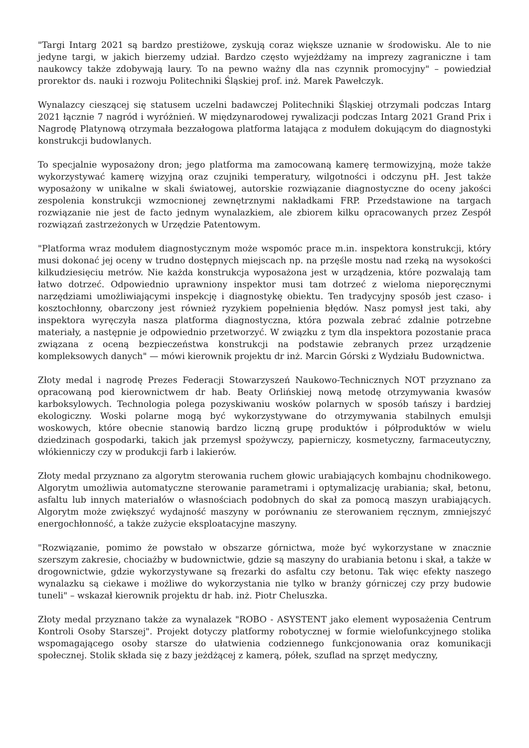"Targi Intarg 2021 są bardzo prestiżowe, zyskują coraz większe uznanie w środowisku. Ale to nie jedyne targi, w jakich bierzemy udział. Bardzo często wyjeżdżamy na imprezy zagraniczne i tam naukowcy także zdobywają laury. To na pewno ważny dla nas czynnik promocyjny" – powiedział prorektor ds. nauki i rozwoju Politechniki Śląskiej prof. inż. Marek Pawełczyk.
Wynalazcy cieszącej się statusem uczelni badawczej Politechniki Śląskiej otrzymali podczas Intarg 2021 łącznie 7 nagród i wyróżnień. W międzynarodowej rywalizacji podczas Intarg 2021 Grand Prix i Nagrodę Platynową otrzymała bezzałogowa platforma latająca z modułem dokującym do diagnostyki konstrukcji budowlanych.
To specjalnie wyposażony dron; jego platforma ma zamocowaną kamerę termowizyjną, może także wykorzystywać kamerę wizyjną oraz czujniki temperatury, wilgotności i odczynu pH. Jest także wyposażony w unikalne w skali światowej, autorskie rozwiązanie diagnostyczne do oceny jakości zespolenia konstrukcji wzmocnionej zewnętrznymi nakładkami FRP. Przedstawione na targach rozwiązanie nie jest de facto jednym wynalazkiem, ale zbiorem kilku opracowanych przez Zespół rozwiązań zastrzeżonych w Urzędzie Patentowym.
"Platforma wraz modułem diagnostycznym może wspomóc prace m.in. inspektora konstrukcji, który musi dokonać jej oceny w trudno dostępnych miejscach np. na przęśle mostu nad rzeką na wysokości kilkudziesięciu metrów. Nie każda konstrukcja wyposażona jest w urządzenia, które pozwalają tam łatwo dotrzeć. Odpowiednio uprawniony inspektor musi tam dotrzeć z wieloma nieporęcznymi narzędziami umożliwiającymi inspekcję i diagnostykę obiektu. Ten tradycyjny sposób jest czaso- i kosztochłonny, obarczony jest również ryzykiem popełnienia błędów. Nasz pomysł jest taki, aby inspektora wyręczyła nasza platforma diagnostyczna, która pozwala zebrać zdalnie potrzebne materiały, a następnie je odpowiednio przetworzyć. W związku z tym dla inspektora pozostanie praca związana z oceną bezpieczeństwa konstrukcji na podstawie zebranych przez urządzenie kompleksowych danych" — mówi kierownik projektu dr inż. Marcin Górski z Wydziału Budownictwa.
Złoty medal i nagrodę Prezes Federacji Stowarzyszeń Naukowo-Technicznych NOT przyznano za opracowaną pod kierownictwem dr hab. Beaty Orlińskiej nową metodę otrzymywania kwasów karboksylowych. Technologia polega pozyskiwaniu wosków polarnych w sposób tańszy i bardziej ekologiczny. Woski polarne mogą być wykorzystywane do otrzymywania stabilnych emulsji woskowych, które obecnie stanowią bardzo liczną grupę produktów i półproduktów w wielu dziedzinach gospodarki, takich jak przemysł spożywczy, papierniczy, kosmetyczny, farmaceutyczny, włókienniczy czy w produkcji farb i lakierów.
Złoty medal przyznano za algorytm sterowania ruchem głowic urabiających kombajnu chodnikowego. Algorytm umożliwia automatyczne sterowanie parametrami i optymalizację urabiania; skał, betonu, asfaltu lub innych materiałów o własnościach podobnych do skał za pomocą maszyn urabiających. Algorytm może zwiększyć wydajność maszyny w porównaniu ze sterowaniem ręcznym, zmniejszyć energochłonność, a także zużycie eksploatacyjne maszyny.
"Rozwiązanie, pomimo że powstało w obszarze górnictwa, może być wykorzystane w znacznie szerszym zakresie, chociażby w budownictwie, gdzie są maszyny do urabiania betonu i skał, a także w drogownictwie, gdzie wykorzystywane są frezarki do asfaltu czy betonu. Tak więc efekty naszego wynalazku są ciekawe i możliwe do wykorzystania nie tylko w branży górniczej czy przy budowie tuneli" – wskazał kierownik projektu dr hab. inż. Piotr Cheluszka.
Złoty medal przyznano także za wynalazek "ROBO - ASYSTENT jako element wyposażenia Centrum Kontroli Osoby Starszej". Projekt dotyczy platformy robotycznej w formie wielofunkcyjnego stolika wspomagającego osoby starsze do ułatwienia codziennego funkcjonowania oraz komunikacji społecznej. Stolik składa się z bazy jeżdżącej z kamerą, półek, szuflad na sprzęt medyczny,